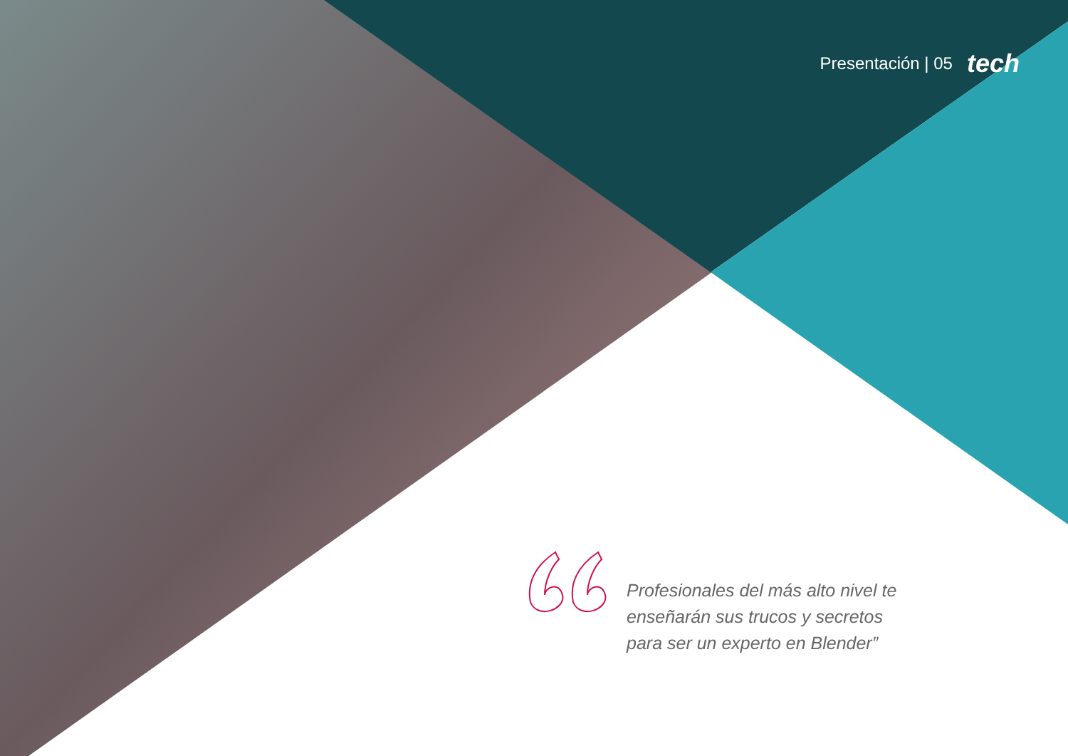Presentación | 05 tech
Profesionales del más alto nivel te enseñarán sus trucos y secretos para ser un experto en Blender”